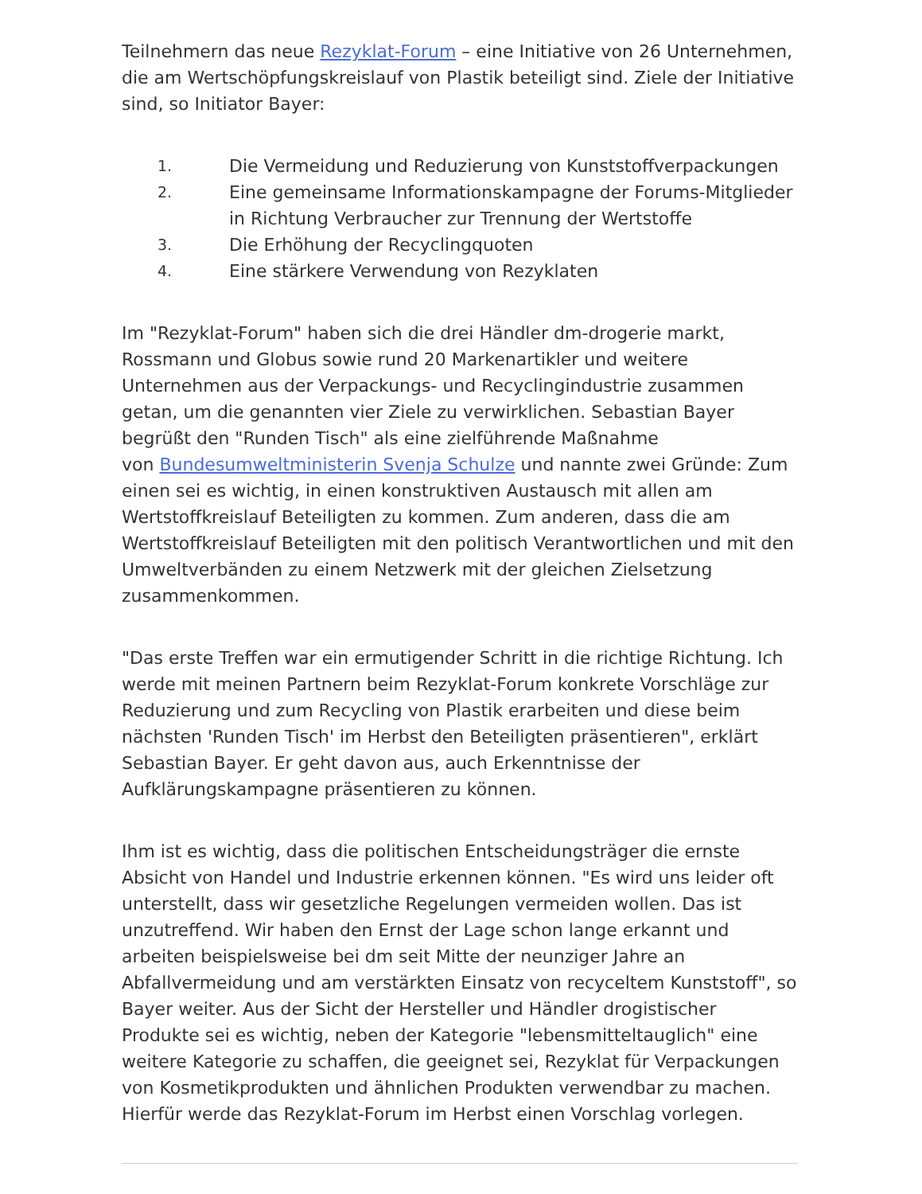Teilnehmern das neue Rezyklat-Forum – eine Initiative von 26 Unternehmen, die am Wertschöpfungskreislauf von Plastik beteiligt sind. Ziele der Initiative sind, so Initiator Bayer:
1. Die Vermeidung und Reduzierung von Kunststoffverpackungen
2. Eine gemeinsame Informationskampagne der Forums-Mitglieder in Richtung Verbraucher zur Trennung der Wertstoffe
3. Die Erhöhung der Recyclingquoten
4. Eine stärkere Verwendung von Rezyklaten
Im "Rezyklat-Forum" haben sich die drei Händler dm-drogerie markt, Rossmann und Globus sowie rund 20 Markenartikler und weitere Unternehmen aus der Verpackungs- und Recyclingindustrie zusammen getan, um die genannten vier Ziele zu verwirklichen. Sebastian Bayer begrüßt den "Runden Tisch" als eine zielführende Maßnahme
von Bundesumweltministerin Svenja Schulze und nannte zwei Gründe: Zum einen sei es wichtig, in einen konstruktiven Austausch mit allen am Wertstoffkreislauf Beteiligten zu kommen. Zum anderen, dass die am Wertstoffkreislauf Beteiligten mit den politisch Verantwortlichen und mit den Umweltverbänden zu einem Netzwerk mit der gleichen Zielsetzung zusammenkommen.
"Das erste Treffen war ein ermutigender Schritt in die richtige Richtung. Ich werde mit meinen Partnern beim Rezyklat-Forum konkrete Vorschläge zur Reduzierung und zum Recycling von Plastik erarbeiten und diese beim nächsten 'Runden Tisch' im Herbst den Beteiligten präsentieren", erklärt Sebastian Bayer. Er geht davon aus, auch Erkenntnisse der Aufklärungskampagne präsentieren zu können.
Ihm ist es wichtig, dass die politischen Entscheidungsträger die ernste Absicht von Handel und Industrie erkennen können. "Es wird uns leider oft unterstellt, dass wir gesetzliche Regelungen vermeiden wollen. Das ist unzutreffend. Wir haben den Ernst der Lage schon lange erkannt und arbeiten beispielsweise bei dm seit Mitte der neunziger Jahre an Abfallvermeidung und am verstärkten Einsatz von recyceltem Kunststoff", so Bayer weiter. Aus der Sicht der Hersteller und Händler drogistischer Produkte sei es wichtig, neben der Kategorie "lebensmitteltauglich" eine weitere Kategorie zu schaffen, die geeignet sei, Rezyklat für Verpackungen von Kosmetikprodukten und ähnlichen Produkten verwendbar zu machen. Hierfür werde das Rezyklat-Forum im Herbst einen Vorschlag vorlegen.